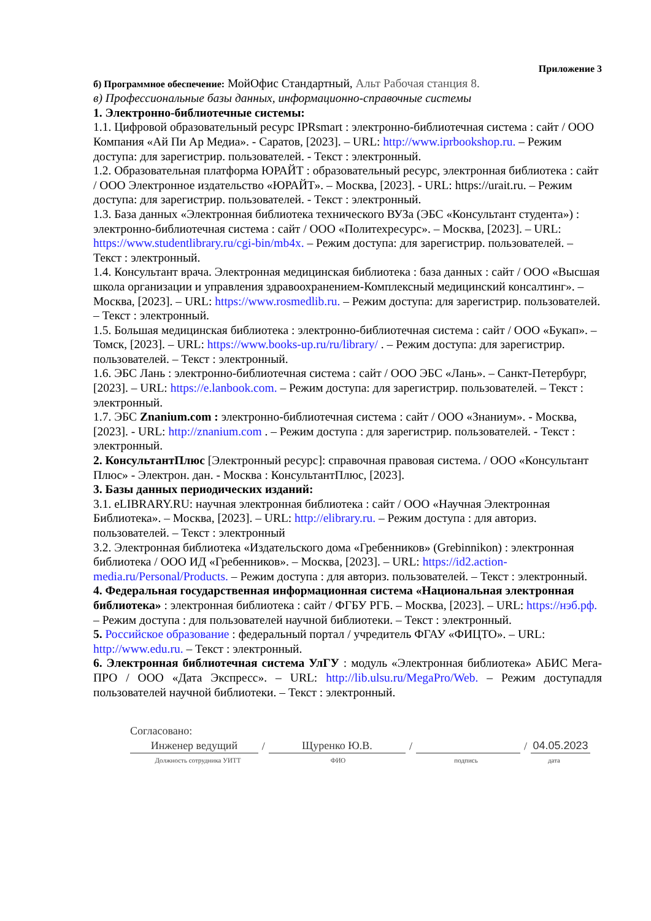Приложение 3
б) Программное обеспечение: МойОфис Стандартный, Альт Рабочая станция 8.
в) Профессиональные базы данных, информационно-справочные системы
1. Электронно-библиотечные системы:
1.1. Цифровой образовательный ресурс IPRsmart : электронно-библиотечная система : сайт / ООО Компания «Ай Пи Ар Медиа». - Саратов, [2023]. – URL: http://www.iprbookshop.ru. – Режим доступа: для зарегистрир. пользователей. - Текст : электронный.
1.2. Образовательная платформа ЮРАЙТ : образовательный ресурс, электронная библиотека : сайт / ООО Электронное издательство «ЮРАЙТ». – Москва, [2023]. - URL: https://urait.ru. – Режим доступа: для зарегистрир. пользователей. - Текст : электронный.
1.3. База данных «Электронная библиотека технического ВУЗа (ЭБС «Консультант студента») : электронно-библиотечная система : сайт / ООО «Политехресурс». – Москва, [2023]. – URL: https://www.studentlibrary.ru/cgi-bin/mb4x. – Режим доступа: для зарегистрир. пользователей. – Текст : электронный.
1.4. Консультант врача. Электронная медицинская библиотека : база данных : сайт / ООО «Высшая школа организации и управления здравоохранением-Комплексный медицинский консалтинг». – Москва, [2023]. – URL: https://www.rosmedlib.ru. – Режим доступа: для зарегистрир. пользователей. – Текст : электронный.
1.5. Большая медицинская библиотека : электронно-библиотечная система : сайт / ООО «Букап». – Томск, [2023]. – URL: https://www.books-up.ru/ru/library/ . – Режим доступа: для зарегистрир. пользователей. – Текст : электронный.
1.6. ЭБС Лань : электронно-библиотечная система : сайт / ООО ЭБС «Лань». – Санкт-Петербург, [2023]. – URL: https://e.lanbook.com. – Режим доступа: для зарегистрир. пользователей. – Текст : электронный.
1.7. ЭБС Znanium.com : электронно-библиотечная система : сайт / ООО «Знаниум». - Москва, [2023]. - URL: http://znanium.com . – Режим доступа : для зарегистрир. пользователей. - Текст : электронный.
2. КонсультантПлюс [Электронный ресурс]: справочная правовая система. / ООО «Консультант Плюс» - Электрон. дан. - Москва : КонсультантПлюс, [2023].
3. Базы данных периодических изданий:
3.1. eLIBRARY.RU: научная электронная библиотека : сайт / ООО «Научная Электронная Библиотека». – Москва, [2023]. – URL: http://elibrary.ru. – Режим доступа : для авториз. пользователей. – Текст : электронный
3.2. Электронная библиотека «Издательского дома «Гребенников» (Grebinnikon) : электронная библиотека / ООО ИД «Гребенников». – Москва, [2023]. – URL: https://id2.action-media.ru/Personal/Products. – Режим доступа : для авториз. пользователей. – Текст : электронный.
4. Федеральная государственная информационная система «Национальная электронная библиотека» : электронная библиотека : сайт / ФГБУ РГБ. – Москва, [2023]. – URL: https://нэб.рф. – Режим доступа : для пользователей научной библиотеки. – Текст : электронный.
5. Российское образование : федеральный портал / учредитель ФГАУ «ФИЦТО». – URL: http://www.edu.ru. – Текст : электронный.
6. Электронная библиотечная система УлГУ : модуль «Электронная библиотека» АБИС Мега-ПРО / ООО «Дата Экспресс». – URL: http://lib.ulsu.ru/MegaPro/Web. – Режим доступадля пользователей научной библиотеки. – Текст : электронный.
Согласовано:
Инженер ведущий
/
Щуренко Ю.В.
/
/
04.05.2023
Должность сотрудника УИТТ ФИО подпись дата